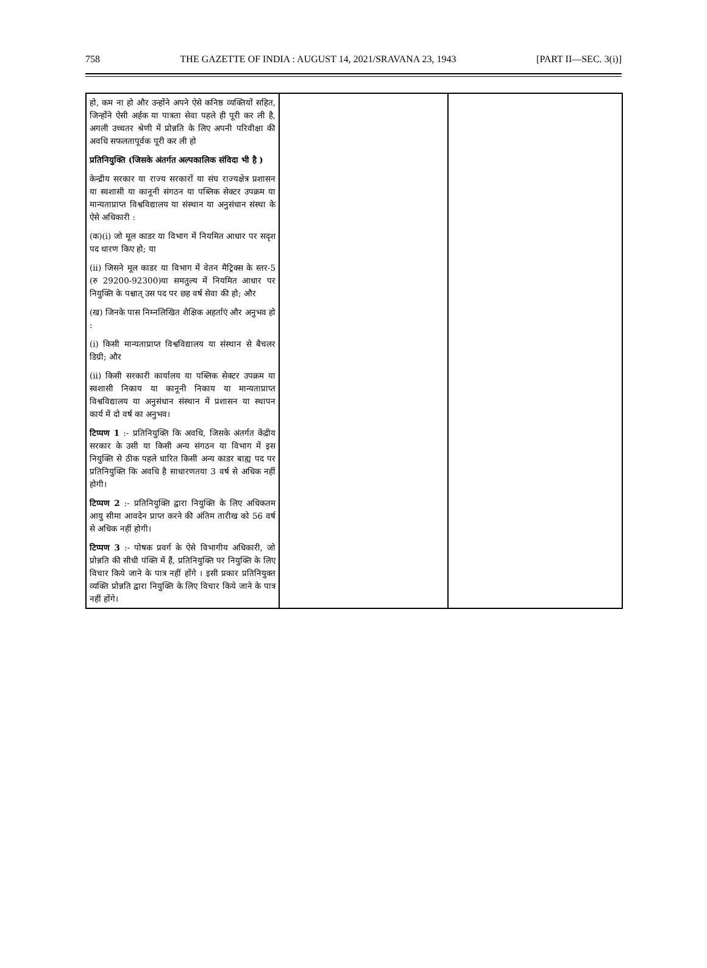758 THE GAZETTE OF INDIA : AUGUST 14, 2021/SRAVANA 23, 1943 [PART II—SEC. 3(i)]
| हो, कम ना हो और उन्होंने अपने ऐसे कनिष्ठ व्यक्तियों सहित, जिन्होंने ऐसी अर्हक या पात्रता सेवा पहले ही पूरी कर ली है, अगली उच्चतर श्रेणी में प्रोन्नति के लिए अपनी परिवीक्षा की अवधि सफलतापूर्वक पूरी कर ली हो प्रतिनियुक्ति (जिसके अंतर्गत अल्पकालिक संविदा भी है ) केन्द्रीय सरकार या राज्य सरकारों या संघ राज्यक्षेत्र प्रशासन या स्वशासी या कानूनी संगठन या पब्लिक सेक्टर उपक्रम या मान्यताप्राप्त विश्वविद्यालय या संस्थान या अनुसंधान संस्था के ऐसे अधिकारी : (क)(i) जो मूल काडर या विभाग में नियमित आधार पर सदृश पद धारण किए हो; या (ii) जिसने मूल काडर या विभाग में वेतन मैट्रिक्स के स्तर-5 (रु 29200-92300)या समतुल्य में नियमित आधार पर नियुक्ति के पश्चात् उस पद पर छह वर्ष सेवा की हो; और (ख) जिनके पास निम्नलिखित शैक्षिक अहर्ताएं और अनुभव हो : (i) किसी मान्यताप्राप्त विश्वविद्यालय या संस्थान से बैचलर डिग्री; और (ii) किसी सरकारी कार्यालय या पब्लिक सेक्टर उपक्रम या स्वशासी निकाय या कानूनी निकाय या मान्यताप्राप्त विश्वविद्यालय या अनुसंधान संस्थान में प्रशासन या स्थापन कार्य में दो वर्ष का अनुभव। टिप्पण 1 :- प्रतिनियुक्ति कि अवधि, जिसके अंतर्गत केंद्रीय सरकार के उसी या किसी अन्य संगठन या विभाग में इस नियुक्ति से ठीक पहले धारित किसी अन्य काडर बाह्य पद पर प्रतिनियुक्ति कि अवधि है साधारणतया 3 वर्ष से अधिक नहीं होगी। टिप्पण 2 :- प्रतिनियुक्ति द्वारा नियुक्ति के लिए अधिकतम आयु सीमा आवदेन प्राप्त करने की अंतिम तारीख को 56 वर्ष से अधिक नहीं होगी। टिप्पण 3 :- पोषक प्रवर्ग के ऐसे विभागीय अधिकारी, जो प्रोन्नति की सीधी पंक्ति में हैं, प्रतिनियुक्ति पर नियुक्ति के लिए विचार किये जाने के पात्र नहीं होंगे । इसी प्रकार प्रतिनियुक्त व्यक्ति प्रोन्नति द्वारा नियुक्ति के लिए विचार किये जाने के पात्र नहीं होंगे। | | |